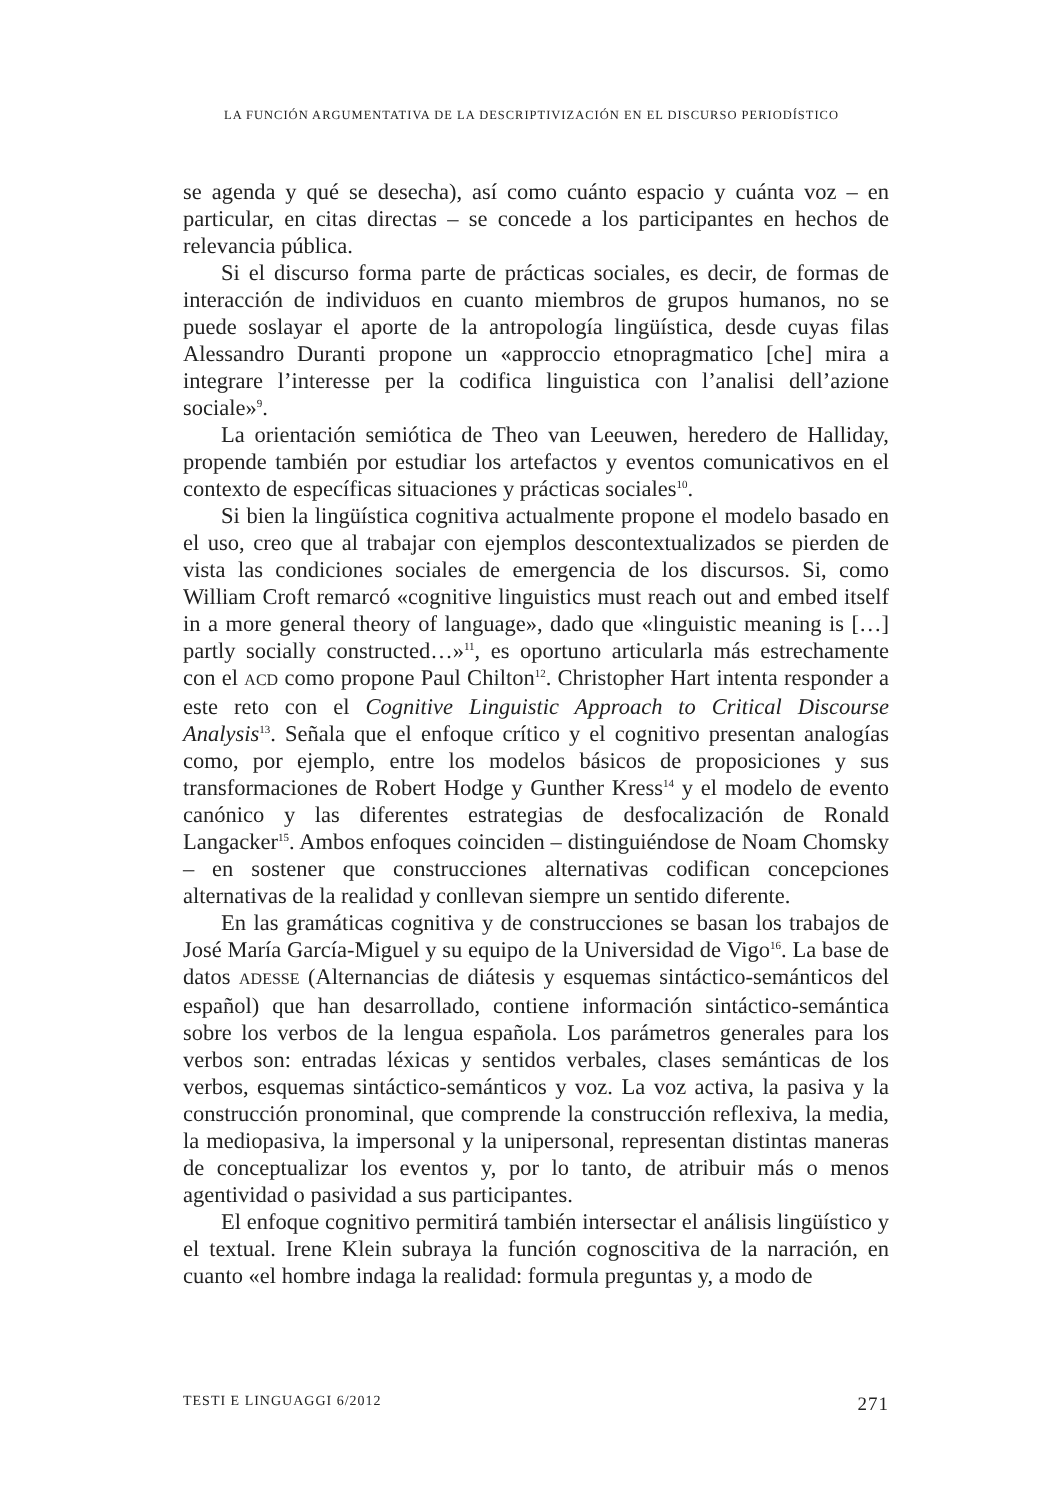LA FUNCIÓN ARGUMENTATIVA DE LA DESCRIPTIVIZACIÓN EN EL DISCURSO PERIODÍSTICO
se agenda y qué se desecha), así como cuánto espacio y cuánta voz – en particular, en citas directas – se concede a los participantes en hechos de relevancia pública.
Si el discurso forma parte de prácticas sociales, es decir, de formas de interacción de individuos en cuanto miembros de grupos humanos, no se puede soslayar el aporte de la antropología lingüística, desde cuyas filas Alessandro Duranti propone un «approccio etnopragmatico [che] mira a integrare l’interesse per la codifica linguistica con l’analisi dell’azione sociale»<sup>9</sup>.
La orientación semiótica de Theo van Leeuwen, heredero de Halliday, propende también por estudiar los artefactos y eventos comunicativos en el contexto de específicas situaciones y prácticas sociales<sup>10</sup>.
Si bien la lingüística cognitiva actualmente propone el modelo basado en el uso, creo que al trabajar con ejemplos descontextualizados se pierden de vista las condiciones sociales de emergencia de los discursos. Si, como William Croft remarcó «cognitive linguistics must reach out and embed itself in a more general theory of language», dado que «linguistic meaning is […] partly socially constructed…»<sup>11</sup>, es oportuno articularla más estrechamente con el ACD como propone Paul Chilton<sup>12</sup>. Christopher Hart intenta responder a este reto con el Cognitive Linguistic Approach to Critical Discourse Analysis<sup>13</sup>. Señala que el enfoque crítico y el cognitivo presentan analogías como, por ejemplo, entre los modelos básicos de proposiciones y sus transformaciones de Robert Hodge y Gunther Kress<sup>14</sup> y el modelo de evento canónico y las diferentes estrategias de desfocalización de Ronald Langacker<sup>15</sup>. Ambos enfoques coinciden – distinguiéndose de Noam Chomsky – en sostener que construcciones alternativas codifican concepciones alternativas de la realidad y conllevan siempre un sentido diferente.
En las gramáticas cognitiva y de construcciones se basan los trabajos de José María García-Miguel y su equipo de la Universidad de Vigo<sup>16</sup>. La base de datos ADESSE (Alternancias de diátesis y esquemas sintáctico-semánticos del español) que han desarrollado, contiene información sintáctico-semántica sobre los verbos de la lengua española. Los parámetros generales para los verbos son: entradas léxicas y sentidos verbales, clases semánticas de los verbos, esquemas sintáctico-semánticos y voz. La voz activa, la pasiva y la construcción pronominal, que comprende la construcción reflexiva, la media, la mediopasiva, la impersonal y la unipersonal, representan distintas maneras de conceptualizar los eventos y, por lo tanto, de atribuir más o menos agentividad o pasividad a sus participantes.
El enfoque cognitivo permitirá también intersectar el análisis lingüístico y el textual. Irene Klein subraya la función cognoscitiva de la narración, en cuanto «el hombre indaga la realidad: formula preguntas y, a modo de
TESTI E LINGUAGGI 6/2012 271